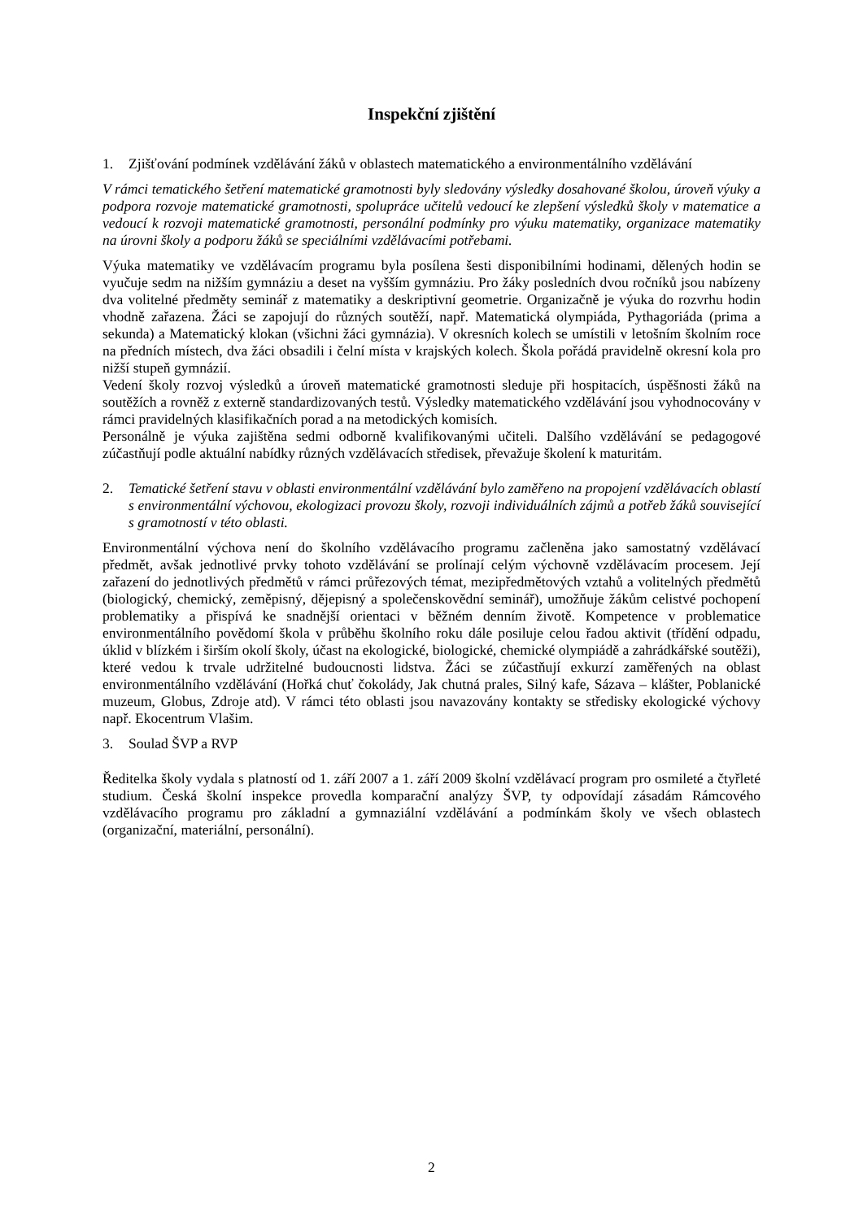Inspekční zjištění
1. Zjišťování podmínek vzdělávání žáků v oblastech matematického a environmentálního vzdělávání
V rámci tematického šetření matematické gramotnosti byly sledovány výsledky dosahované školou, úroveň výuky a podpora rozvoje matematické gramotnosti, spolupráce učitelů vedoucí ke zlepšení výsledků školy v matematice a vedoucí k rozvoji matematické gramotnosti, personální podmínky pro výuku matematiky, organizace matematiky na úrovni školy a podporu žáků se speciálními vzdělávacími potřebami.
Výuka matematiky ve vzdělávacím programu byla posílena šesti disponibilními hodinami, dělených hodin se vyučuje sedm na nižším gymnáziu a deset na vyšším gymnáziu. Pro žáky posledních dvou ročníků jsou nabízeny dva volitelné předměty seminář z matematiky a deskriptivní geometrie. Organizačně je výuka do rozvrhu hodin vhodně zařazena. Žáci se zapojují do různých soutěží, např. Matematická olympiáda, Pythagoriáda (prima a sekunda) a Matematický klokan (všichni žáci gymnázia). V okresních kolech se umístili v letošním školním roce na předních místech, dva žáci obsadili i čelní místa v krajských kolech. Škola pořádá pravidelně okresní kola pro nižší stupeň gymnázií.
Vedení školy rozvoj výsledků a úroveň matematické gramotnosti sleduje při hospitacích, úspěšnosti žáků na soutěžích a rovněž z externě standardizovaných testů. Výsledky matematického vzdělávání jsou vyhodnocovány v rámci pravidelných klasifikačních porad a na metodických komisích.
Personálně je výuka zajištěna sedmi odborně kvalifikovanými učiteli. Dalšího vzdělávání se pedagogové zúčastňují podle aktuální nabídky různých vzdělávacích středisek, převažuje školení k maturitám.
2. Tematické šetření stavu v oblasti environmentální vzdělávání bylo zaměřeno na propojení vzdělávacích oblastí s environmentální výchovou, ekologizaci provozu školy, rozvoji individuálních zájmů a potřeb žáků související s gramotností v této oblasti.
Environmentální výchova není do školního vzdělávacího programu začleněna jako samostatný vzdělávací předmět, avšak jednotlivé prvky tohoto vzdělávání se prolínají celým výchovně vzdělávacím procesem. Její zařazení do jednotlivých předmětů v rámci průřezových témat, mezipředmětových vztahů a volitelných předmětů (biologický, chemický, zeměpisný, dějepisný a společenskovědní seminář), umožňuje žákům celistvé pochopení problematiky a přispívá ke snadnější orientaci v běžném denním životě. Kompetence v problematice environmentálního povědomí škola v průběhu školního roku dále posiluje celou řadou aktivit (třídění odpadu, úklid v blízkém i širším okolí školy, účast na ekologické, biologické, chemické olympiádě a zahrádkářské soutěži), které vedou k trvale udržitelné budoucnosti lidstva. Žáci se zúčastňují exkurzí zaměřených na oblast environmentálního vzdělávání (Hořká chuť čokolády, Jak chutná prales, Silný kafe, Sázava – klášter, Poblanické muzeum, Globus, Zdroje atd). V rámci této oblasti jsou navazovány kontakty se středisky ekologické výchovy např. Ekocentrum Vlašim.
3. Soulad ŠVP a RVP
Ředitelka školy vydala s platností od 1. září 2007 a 1. září 2009 školní vzdělávací program pro osmileté a čtyřleté studium. Česká školní inspekce provedla komparační analýzy ŠVP, ty odpovídají zásadám Rámcového vzdělávacího programu pro základní a gymnaziální vzdělávání a podmínkám školy ve všech oblastech (organizační, materiální, personální).
2